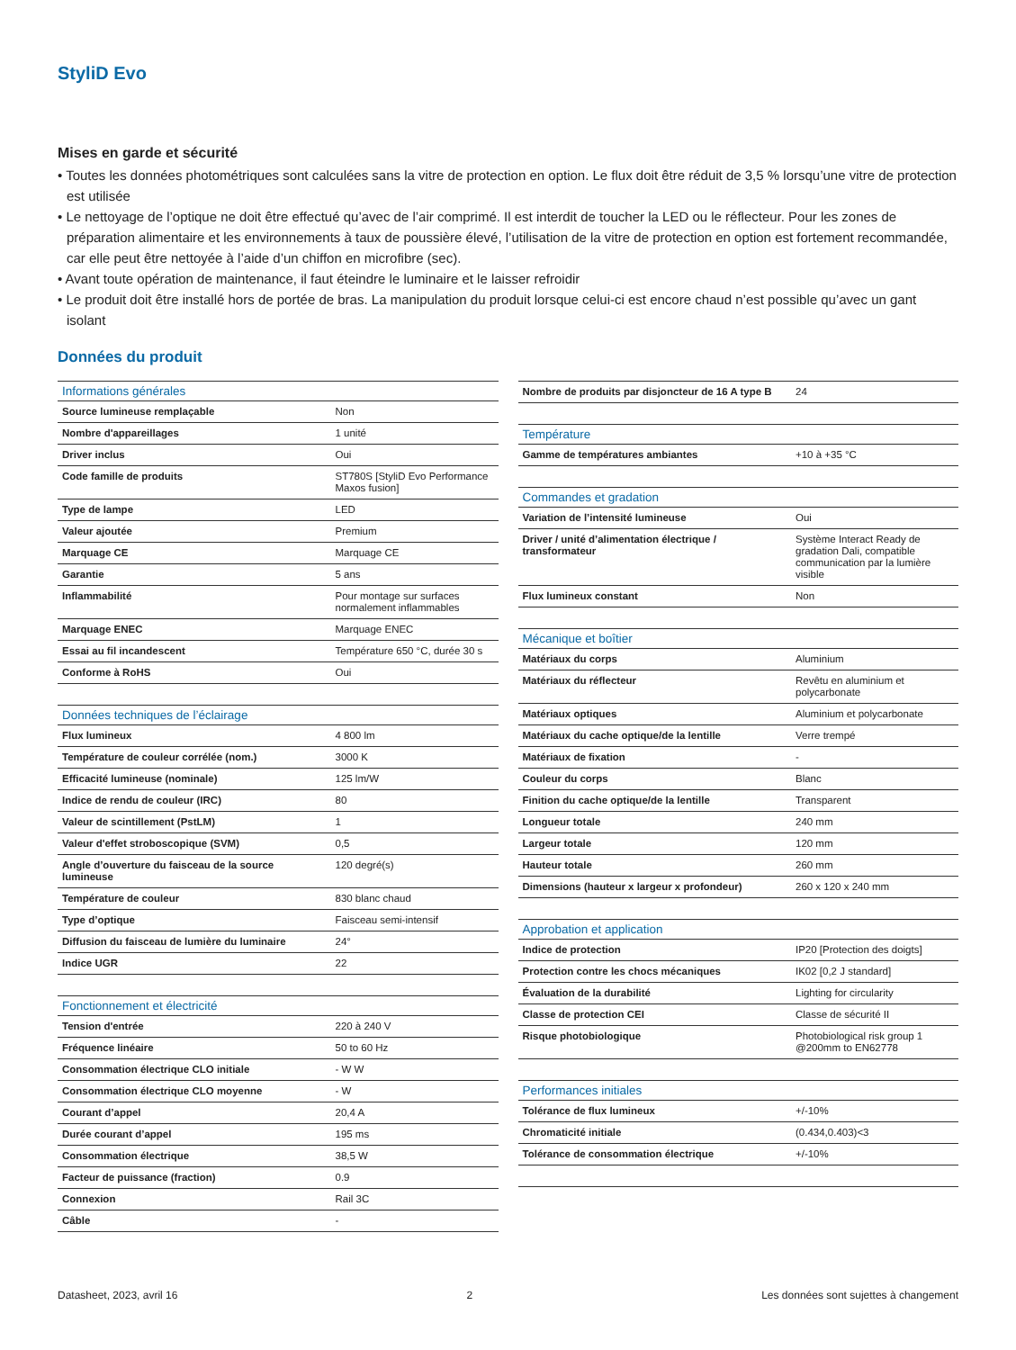StyliD Evo
Mises en garde et sécurité
• Toutes les données photométriques sont calculées sans la vitre de protection en option. Le flux doit être réduit de 3,5 % lorsqu’une vitre de protection est utilisée
• Le nettoyage de l’optique ne doit être effectué qu’avec de l’air comprimé. Il est interdit de toucher la LED ou le réflecteur. Pour les zones de préparation alimentaire et les environnements à taux de poussière élevé, l’utilisation de la vitre de protection en option est fortement recommandée, car elle peut être nettoyée à l’aide d’un chiffon en microfibre (sec).
• Avant toute opération de maintenance, il faut éteindre le luminaire et le laisser refroidir
• Le produit doit être installé hors de portée de bras. La manipulation du produit lorsque celui-ci est encore chaud n’est possible qu’avec un gant isolant
Données du produit
| Informations générales | |
| --- | --- |
| Source lumineuse remplaçable | Non |
| Nombre d'appareillages | 1 unité |
| Driver inclus | Oui |
| Code famille de produits | ST780S [StyliD Evo Performance Maxos fusion] |
| Type de lampe | LED |
| Valeur ajoutée | Premium |
| Marquage CE | Marquage CE |
| Garantie | 5 ans |
| Inflammabilité | Pour montage sur surfaces normalement inflammables |
| Marquage ENEC | Marquage ENEC |
| Essai au fil incandescent | Température 650 °C, durée 30 s |
| Conforme à RoHS | Oui |
| Données techniques de l’éclairage | |
| Flux lumineux | 4 800 lm |
| Température de couleur corrélée (nom.) | 3000 K |
| Efficacité lumineuse (nominale) | 125 lm/W |
| Indice de rendu de couleur (IRC) | 80 |
| Valeur de scintillement (PstLM) | 1 |
| Valeur d'effet stroboscopique (SVM) | 0,5 |
| Angle d’ouverture du faisceau de la source lumineuse | 120 degré(s) |
| Température de couleur | 830 blanc chaud |
| Type d’optique | Faisceau semi-intensif |
| Diffusion du faisceau de lumière du luminaire | 24° |
| Indice UGR | 22 |
| Fonctionnement et électricité | |
| Tension d'entrée | 220 à 240 V |
| Fréquence linéaire | 50 to 60 Hz |
| Consommation électrique CLO initiale | - W W |
| Consommation électrique CLO moyenne | - W |
| Courant d’appel | 20,4 A |
| Durée courant d’appel | 195 ms |
| Consommation électrique | 38,5 W |
| Facteur de puissance (fraction) | 0.9 |
| Connexion | Rail 3C |
| Câble | - |
| Nombre de produits par disjoncteur de 16 A type B | 24 |
| Température | |
| Gamme de températures ambiantes | +10 à +35 °C |
| Commandes et gradation | |
| Variation de l’intensité lumineuse | Oui |
| Driver / unité d’alimentation électrique / transformateur | Système Interact Ready de gradation Dali, compatible communication par la lumière visible |
| Flux lumineux constant | Non |
| Mécanique et boîtier | |
| Matériaux du corps | Aluminium |
| Matériaux du réflecteur | Revêtu en aluminium et polycarbonate |
| Matériaux optiques | Aluminium et polycarbonate |
| Matériaux du cache optique/de la lentille | Verre trempé |
| Matériaux de fixation | - |
| Couleur du corps | Blanc |
| Finition du cache optique/de la lentille | Transparent |
| Longueur totale | 240 mm |
| Largeur totale | 120 mm |
| Hauteur totale | 260 mm |
| Dimensions (hauteur x largeur x profondeur) | 260 x 120 x 240 mm |
| Approbation et application | |
| Indice de protection | IP20 [Protection des doigts] |
| Protection contre les chocs mécaniques | IK02 [0,2 J standard] |
| Évaluation de la durabilité | Lighting for circularity |
| Classe de protection CEI | Classe de sécurité II |
| Risque photobiologique | Photobiological risk group 1 @200mm to EN62778 |
| Performances initiales | |
| Tolérance de flux lumineux | +/-10% |
| Chromaticité initiale | (0.434,0.403)<3 |
| Tolérance de consommation électrique | +/-10% |
Datasheet, 2023, avril 16 2 Les données sont sujettes à changement